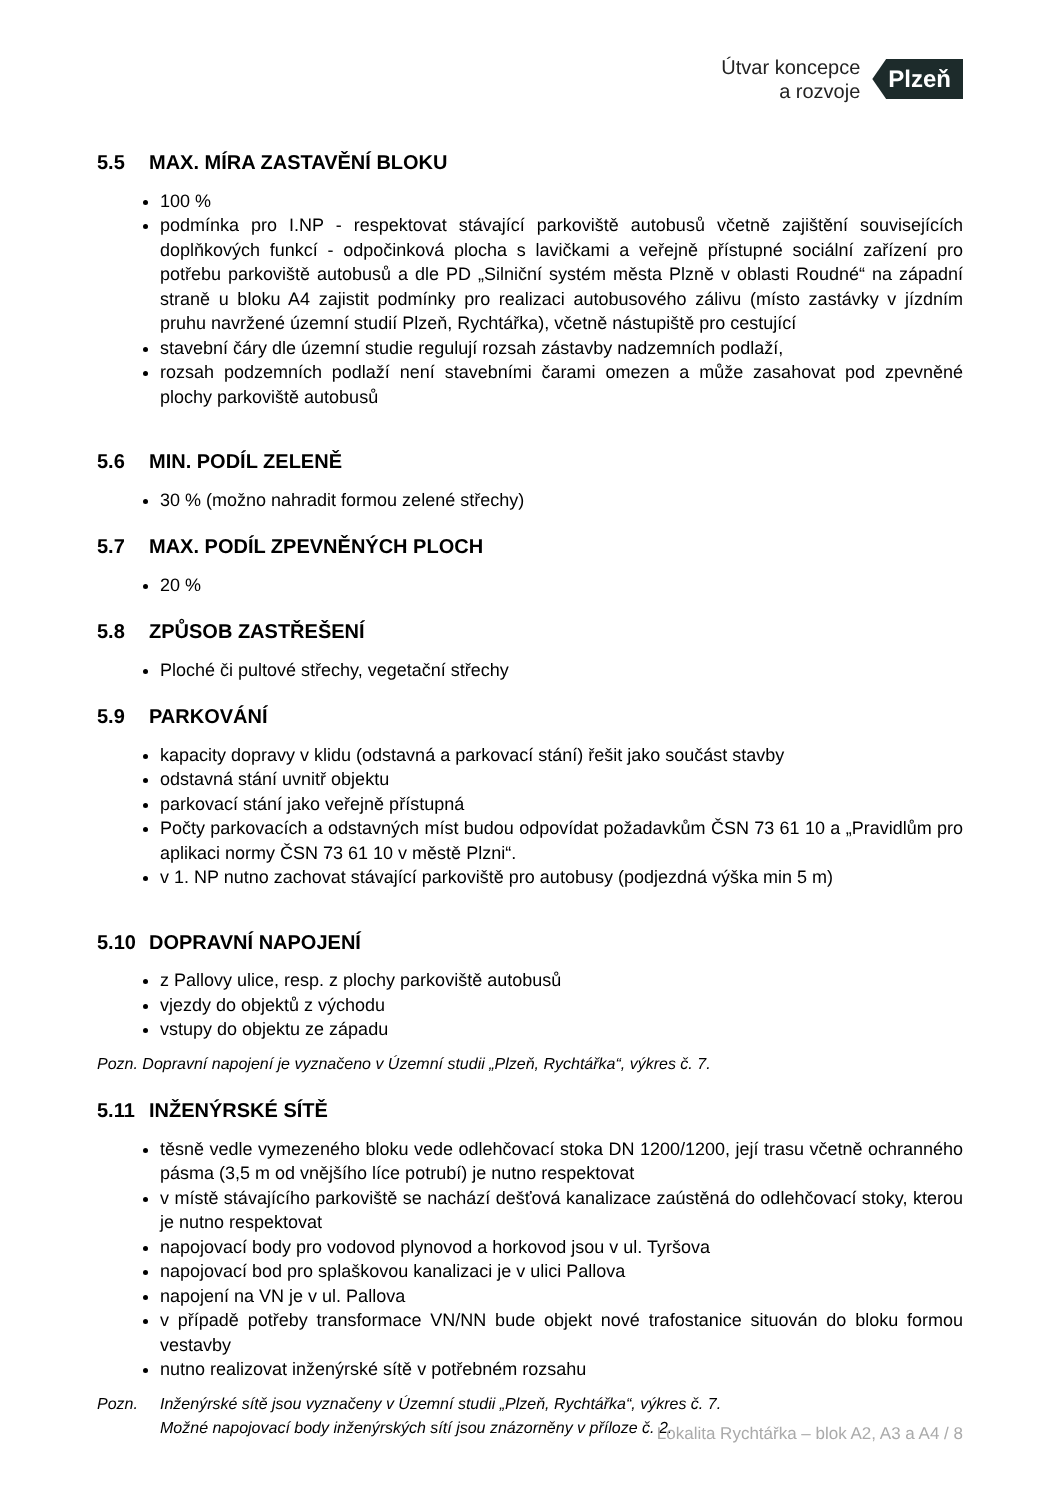Útvar koncepce
a rozvoje
Plzeň
5.5 MAX. MÍRA ZASTAVĚNÍ BLOKU
100 %
podmínka pro I.NP - respektovat stávající parkoviště autobusů včetně zajištění souvisejících doplňkových funkcí - odpočinková plocha s lavičkami a veřejně přístupné sociální zařízení pro potřebu parkoviště autobusů a dle PD „Silniční systém města Plzně v oblasti Roudné“ na západní straně u bloku A4 zajistit podmínky pro realizaci autobusového zálivu (místo zastávky v jízdním pruhu navržené územní studií Plzeň, Rychtářka), včetně nástupiště pro cestující
stavební čáry dle územní studie regulují rozsah zástavby nadzemních podlaží,
rozsah podzemních podlaží není stavebními čarami omezen a může zasahovat pod zpevněné plochy parkoviště autobusů
5.6 MIN. PODÍL ZELENĚ
30 % (možno nahradit formou zelené střechy)
5.7 MAX. PODÍL ZPEVNĚNÝCH PLOCH
20 %
5.8 ZPŮSOB ZASTŘEŠENÍ
Ploché či pultové střechy, vegetační střechy
5.9 PARKOVÁNÍ
kapacity dopravy v klidu (odstavná a parkovací stání) řešit jako součást stavby
odstavná stání uvnitř objektu
parkovací stání jako veřejně přístupná
Počty parkovacích a odstavných míst budou odpovídat požadavkům ČSN 73 61 10 a „Pravidlům pro aplikaci normy ČSN 73 61 10 v městě Plzni“.
v 1. NP nutno zachovat stávající parkoviště pro autobusy (podjezdná výška min 5 m)
5.10 DOPRAVNÍ NAPOJENÍ
z Pallovy ulice, resp. z plochy parkoviště autobusů
vjezdy do objektů z východu
vstupy do objektu ze západu
Pozn. Dopravní napojení je vyznačeno v Územní studii „Plzeň, Rychtářka“, výkres č. 7.
5.11 INŽENÝRSKÉ SÍTĚ
těsně vedle vymezeného bloku vede odlehčovací stoka DN 1200/1200, její trasu včetně ochranného pásma (3,5 m od vnějšího líce potrubí) je nutno respektovat
v místě stávajícího parkoviště se nachází dešťová kanalizace zaústěná do odlehčovací stoky, kterou je nutno respektovat
napojovací body pro vodovod plynovod a horkovod jsou v ul. Tyršova
napojovací bod pro splaškovou kanalizaci je v ulici Pallova
napojení na VN je v ul. Pallova
v případě potřeby transformace VN/NN bude objekt nové trafostanice situován do bloku formou vestavby
nutno realizovat inženýrské sítě v potřebném rozsahu
Pozn. Inženýrské sítě jsou vyznačeny v Územní studii „Plzeň, Rychtářka“, výkres č. 7.
Možné napojovací body inženýrských sítí jsou znázorněny v příloze č. 2.
Lokalita Rychtářka – blok A2, A3 a A4 / 8